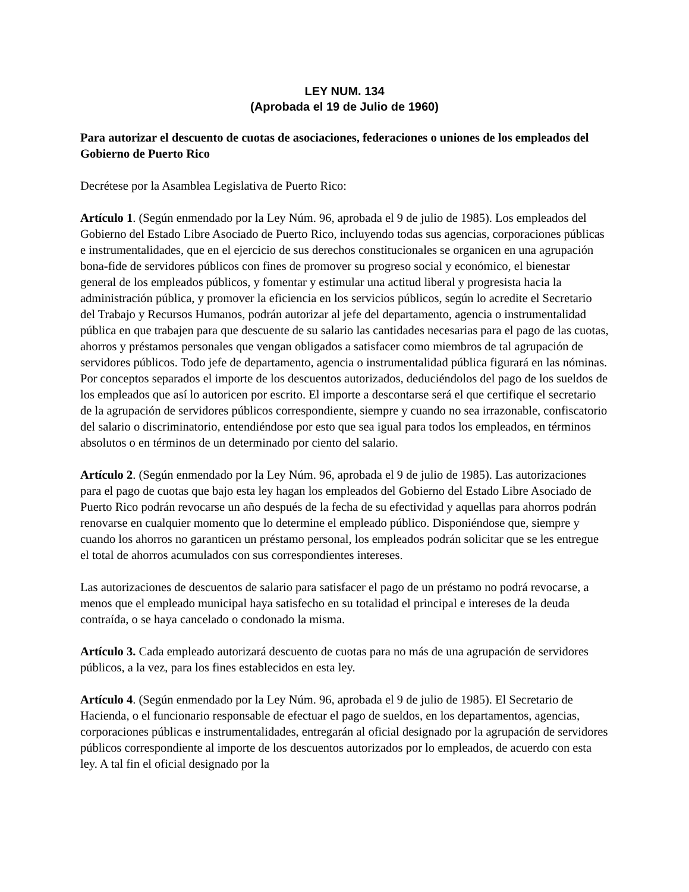LEY NUM. 134
(Aprobada el 19 de Julio de 1960)
Para autorizar el descuento de cuotas de asociaciones, federaciones o uniones de los empleados del Gobierno de Puerto Rico
Decrétese por la Asamblea Legislativa de Puerto Rico:
Artículo 1. (Según enmendado por la Ley Núm. 96, aprobada el 9 de julio de 1985). Los empleados del Gobierno del Estado Libre Asociado de Puerto Rico, incluyendo todas sus agencias, corporaciones públicas e instrumentalidades, que en el ejercicio de sus derechos constitucionales se organicen en una agrupación bona-fide de servidores públicos con fines de promover su progreso social y económico, el bienestar general de los empleados públicos, y fomentar y estimular una actitud liberal y progresista hacia la administración pública, y promover la eficiencia en los servicios públicos, según lo acredite el Secretario del Trabajo y Recursos Humanos, podrán autorizar al jefe del departamento, agencia o instrumentalidad pública en que trabajen para que descuente de su salario las cantidades necesarias para el pago de las cuotas, ahorros y préstamos personales que vengan obligados a satisfacer como miembros de tal agrupación de servidores públicos. Todo jefe de departamento, agencia o instrumentalidad pública figurará en las nóminas. Por conceptos separados el importe de los descuentos autorizados, deduciéndolos del pago de los sueldos de los empleados que así lo autoricen por escrito. El importe a descontarse será el que certifique el secretario de la agrupación de servidores públicos correspondiente, siempre y cuando no sea irrazonable, confiscatorio del salario o discriminatorio, entendiéndose por esto que sea igual para todos los empleados, en términos absolutos o en términos de un determinado por ciento del salario.
Artículo 2. (Según enmendado por la Ley Núm. 96, aprobada el 9 de julio de 1985). Las autorizaciones para el pago de cuotas que bajo esta ley hagan los empleados del Gobierno del Estado Libre Asociado de Puerto Rico podrán revocarse un año después de la fecha de su efectividad y aquellas para ahorros podrán renovarse en cualquier momento que lo determine el empleado público. Disponiéndose que, siempre y cuando los ahorros no garanticen un préstamo personal, los empleados podrán solicitar que se les entregue el total de ahorros acumulados con sus correspondientes intereses.
Las autorizaciones de descuentos de salario para satisfacer el pago de un préstamo no podrá revocarse, a menos que el empleado municipal haya satisfecho en su totalidad el principal e intereses de la deuda contraída, o se haya cancelado o condonado la misma.
Artículo 3. Cada empleado autorizará descuento de cuotas para no más de una agrupación de servidores públicos, a la vez, para los fines establecidos en esta ley.
Artículo 4. (Según enmendado por la Ley Núm. 96, aprobada el 9 de julio de 1985). El Secretario de Hacienda, o el funcionario responsable de efectuar el pago de sueldos, en los departamentos, agencias, corporaciones públicas e instrumentalidades, entregarán al oficial designado por la agrupación de servidores públicos correspondiente al importe de los descuentos autorizados por lo empleados, de acuerdo con esta ley. A tal fin el oficial designado por la